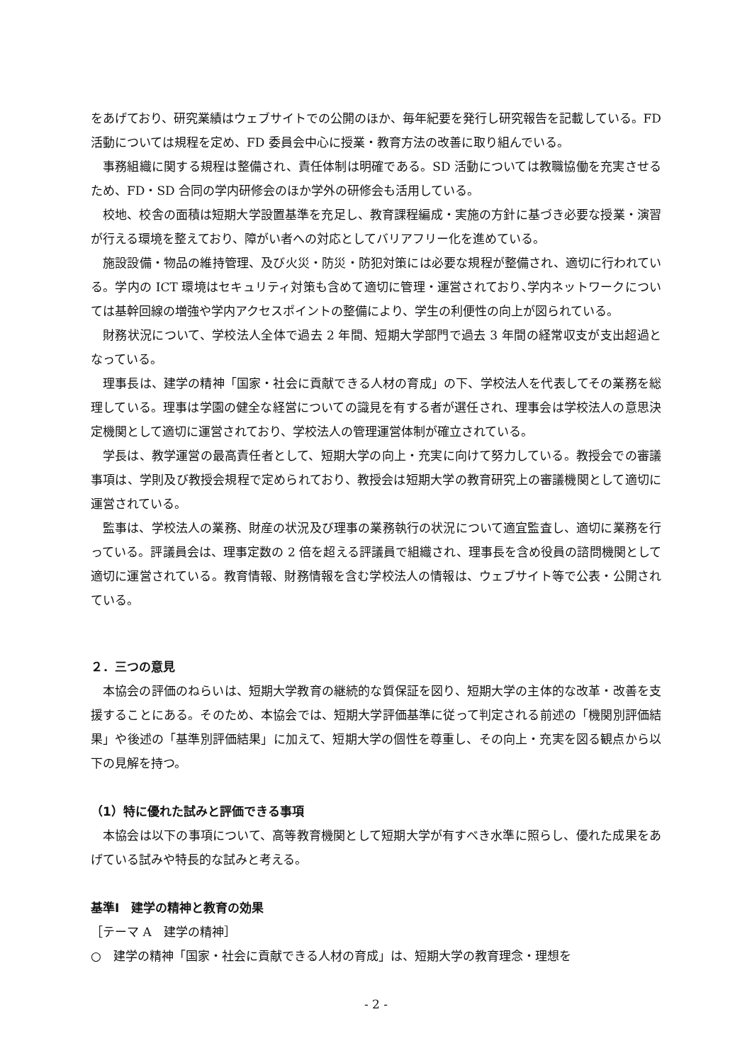をあげており、研究業績はウェブサイトでの公開のほか、毎年紀要を発行し研究報告を記載している。FD 活動については規程を定め、FD 委員会中心に授業・教育方法の改善に取り組んでいる。
事務組織に関する規程は整備され、責任体制は明確である。SD 活動については教職協働を充実させるため、FD・SD 合同の学内研修会のほか学外の研修会も活用している。
校地、校舎の面積は短期大学設置基準を充足し、教育課程編成・実施の方針に基づき必要な授業・演習が行える環境を整えており、障がい者への対応としてバリアフリー化を進めている。
施設設備・物品の維持管理、及び火災・防災・防犯対策には必要な規程が整備され、適切に行われている。学内の ICT 環境はセキュリティ対策も含めて適切に管理・運営されており､学内ネットワークについては基幹回線の増強や学内アクセスポイントの整備により、学生の利便性の向上が図られている。
財務状況について、学校法人全体で過去 2 年間、短期大学部門で過去 3 年間の経常収支が支出超過となっている。
理事長は、建学の精神「国家・社会に貢献できる人材の育成」の下、学校法人を代表してその業務を総理している。理事は学園の健全な経営についての識見を有する者が選任され、理事会は学校法人の意思決定機関として適切に運営されており、学校法人の管理運営体制が確立されている。
学長は、教学運営の最高責任者として、短期大学の向上・充実に向けて努力している。教授会での審議事項は、学則及び教授会規程で定められており、教授会は短期大学の教育研究上の審議機関として適切に運営されている。
監事は、学校法人の業務、財産の状況及び理事の業務執行の状況について適宜監査し、適切に業務を行っている。評議員会は、理事定数の 2 倍を超える評議員で組織され、理事長を含め役員の諮問機関として適切に運営されている。教育情報、財務情報を含む学校法人の情報は、ウェブサイト等で公表・公開されている。
２．三つの意見
本協会の評価のねらいは、短期大学教育の継続的な質保証を図り、短期大学の主体的な改革・改善を支援することにある。そのため、本協会では、短期大学評価基準に従って判定される前述の「機関別評価結果」や後述の「基準別評価結果」に加えて、短期大学の個性を尊重し、その向上・充実を図る観点から以下の見解を持つ。
（1）特に優れた試みと評価できる事項
本協会は以下の事項について、高等教育機関として短期大学が有すべき水準に照らし、優れた成果をあげている試みや特長的な試みと考える。
基準Ⅰ　建学の精神と教育の効果
［テーマ A　建学の精神］
○　建学の精神「国家・社会に貢献できる人材の育成」は、短期大学の教育理念・理想を
- 2 -